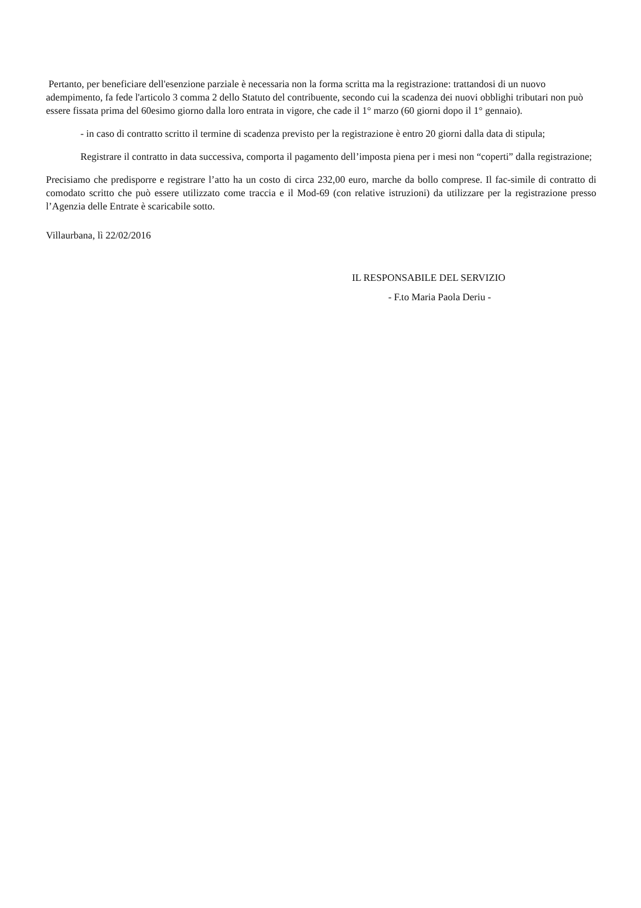Pertanto, per beneficiare dell'esenzione parziale è necessaria non la forma scritta ma la registrazione: trattandosi di un nuovo adempimento, fa fede l'articolo 3 comma 2 dello Statuto del contribuente, secondo cui la scadenza dei nuovi obblighi tributari non può essere fissata prima del 60esimo giorno dalla loro entrata in vigore, che cade il 1° marzo (60 giorni dopo il 1° gennaio).
- in caso di contratto scritto il termine di scadenza previsto per la registrazione è entro 20 giorni dalla data di stipula;
Registrare il contratto in data successiva, comporta il pagamento dell’imposta piena per i mesi non “coperti” dalla registrazione;
Precisiamo che predisporre e registrare l’atto ha un costo di circa 232,00 euro, marche da bollo comprese. Il fac-simile di contratto di comodato scritto che può essere utilizzato come traccia e il Mod-69 (con relative istruzioni) da utilizzare per la registrazione presso l’Agenzia delle Entrate è scaricabile sotto.
Villaurbana, lì 22/02/2016
IL RESPONSABILE DEL SERVIZIO
- F.to Maria Paola Deriu -